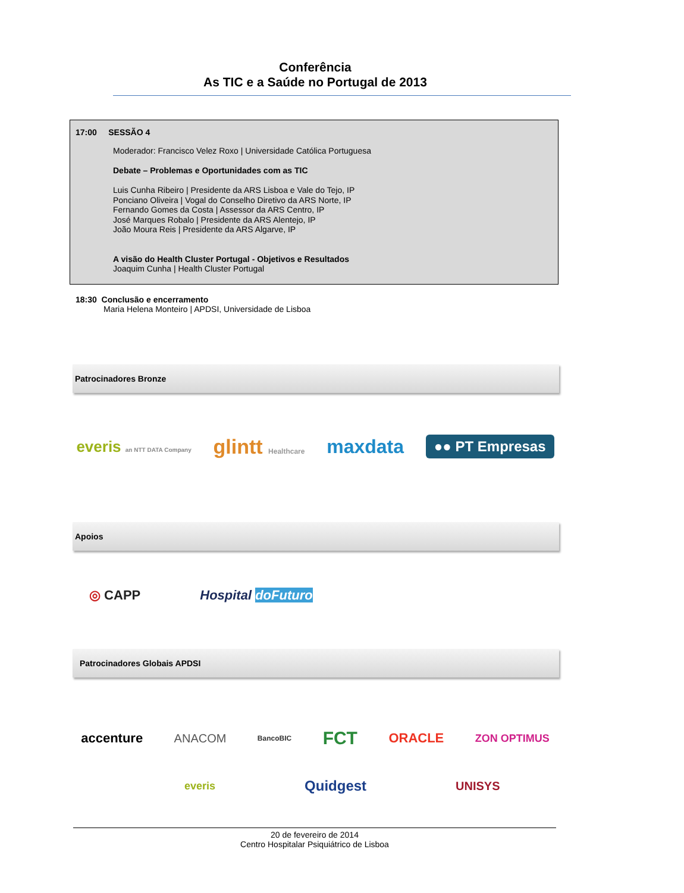Conferência
As TIC e a Saúde no Portugal de 2013
17:00 SESSÃO 4
Moderador: Francisco Velez Roxo | Universidade Católica Portuguesa
Debate – Problemas e Oportunidades com as TIC
Luis Cunha Ribeiro | Presidente da ARS Lisboa e Vale do Tejo, IP
Ponciano Oliveira | Vogal do Conselho Diretivo da ARS Norte, IP
Fernando Gomes da Costa | Assessor da ARS Centro, IP
José Marques Robalo | Presidente da ARS Alentejo, IP
João Moura Reis | Presidente da ARS Algarve, IP
A visão do Health Cluster Portugal - Objetivos e Resultados
Joaquim Cunha | Health Cluster Portugal
18:30 Conclusão e encerramento
Maria Helena Monteiro | APDSI, Universidade de Lisboa
Patrocinadores Bronze
everis an NTT DATA Company glintt Healthcare maxdata ●● PT Empresas
Apoios
◎ CAPP Hospital doFuturo
Patrocinadores Globais APDSI
accenture ANACOM BancoBIC FCT ORACLE ZON OPTIMUS
everis Quidgest UNISYS
20 de fevereiro de 2014
Centro Hospitalar Psiquiátrico de Lisboa